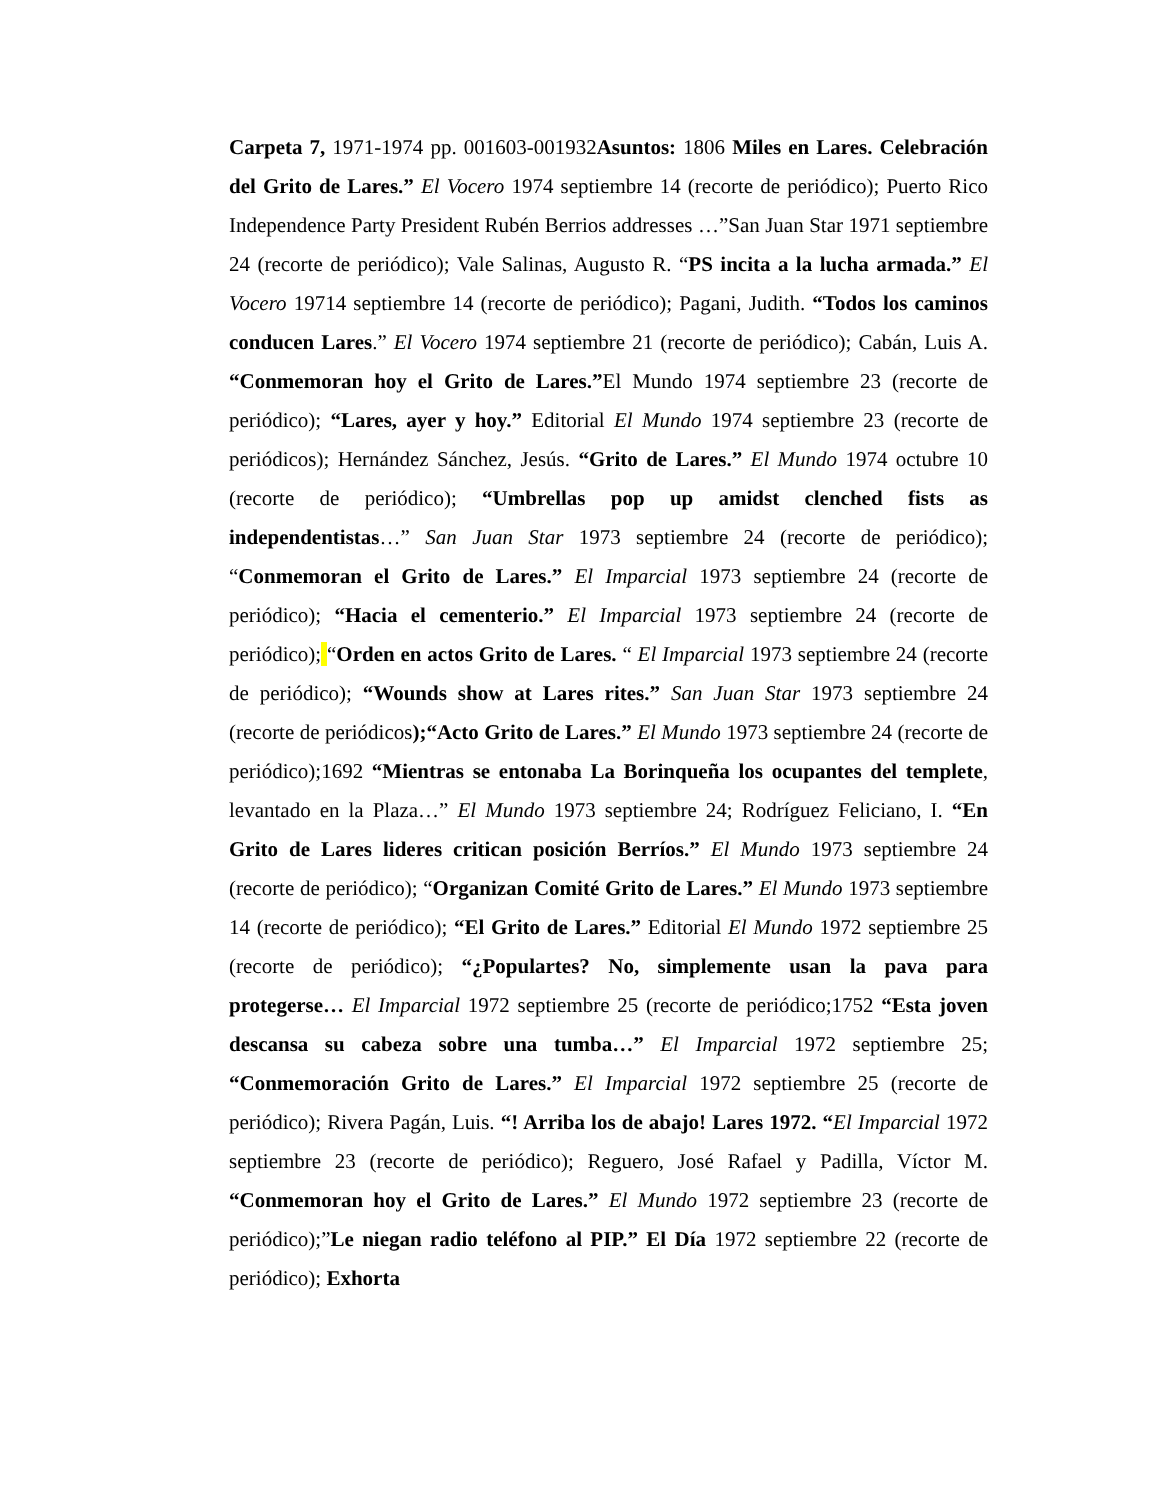Carpeta 7, 1971-1974 pp. 001603-001932Asuntos: 1806 Miles en Lares. Celebración del Grito de Lares.” El Vocero 1974 septiembre 14 (recorte de periódico); Puerto Rico Independence Party President Rubén Berrios addresses …”San Juan Star 1971 septiembre 24 (recorte de periódico); Vale Salinas, Augusto R. “PS incita a la lucha armada.” El Vocero 19714 septiembre 14 (recorte de periódico); Pagani, Judith. “Todos los caminos conducen Lares.” El Vocero 1974 septiembre 21 (recorte de periódico); Cabán, Luis A. “Conmemoran hoy el Grito de Lares.”El Mundo 1974 septiembre 23 (recorte de periódico); “Lares, ayer y hoy.” Editorial El Mundo 1974 septiembre 23 (recorte de periódicos); Hernández Sánchez, Jesús. “Grito de Lares.” El Mundo 1974 octubre 10 (recorte de periódico); “Umbrellas pop up amidst clenched fists as independentistas…” San Juan Star 1973 septiembre 24 (recorte de periódico); “Conmemoran el Grito de Lares.” El Imparcial 1973 septiembre 24 (recorte de periódico); “Hacia el cementerio.” El Imparcial 1973 septiembre 24 (recorte de periódico); “Orden en actos Grito de Lares. “ El Imparcial 1973 septiembre 24 (recorte de periódico); “Wounds show at Lares rites.” San Juan Star 1973 septiembre 24 (recorte de periódicos);“Acto Grito de Lares.” El Mundo 1973 septiembre 24 (recorte de periódico);1692 “Mientras se entonaba La Borinqueña los ocupantes del templete, levantado en la Plaza…” El Mundo 1973 septiembre 24; Rodríguez Feliciano, I. “En Grito de Lares lideres critican posición Berríos.” El Mundo 1973 septiembre 24 (recorte de periódico); “Organizan Comité Grito de Lares.” El Mundo 1973 septiembre 14 (recorte de periódico); “El Grito de Lares.” Editorial El Mundo 1972 septiembre 25 (recorte de periódico); “¿Populartes? No, simplemente usan la pava para protegerse… El Imparcial 1972 septiembre 25 (recorte de periódico;1752 “Esta joven descansa su cabeza sobre una tumba…” El Imparcial 1972 septiembre 25; “Conmemoración Grito de Lares.” El Imparcial 1972 septiembre 25 (recorte de periódico); Rivera Pagán, Luis. “! Arriba los de abajo! Lares 1972. “El Imparcial 1972 septiembre 23 (recorte de periódico); Reguero, José Rafael y Padilla, Víctor M. “Conmemoran hoy el Grito de Lares.” El Mundo 1972 septiembre 23 (recorte de periódico);”Le niegan radio teléfono al PIP.” El Día 1972 septiembre 22 (recorte de periódico); Exhorta